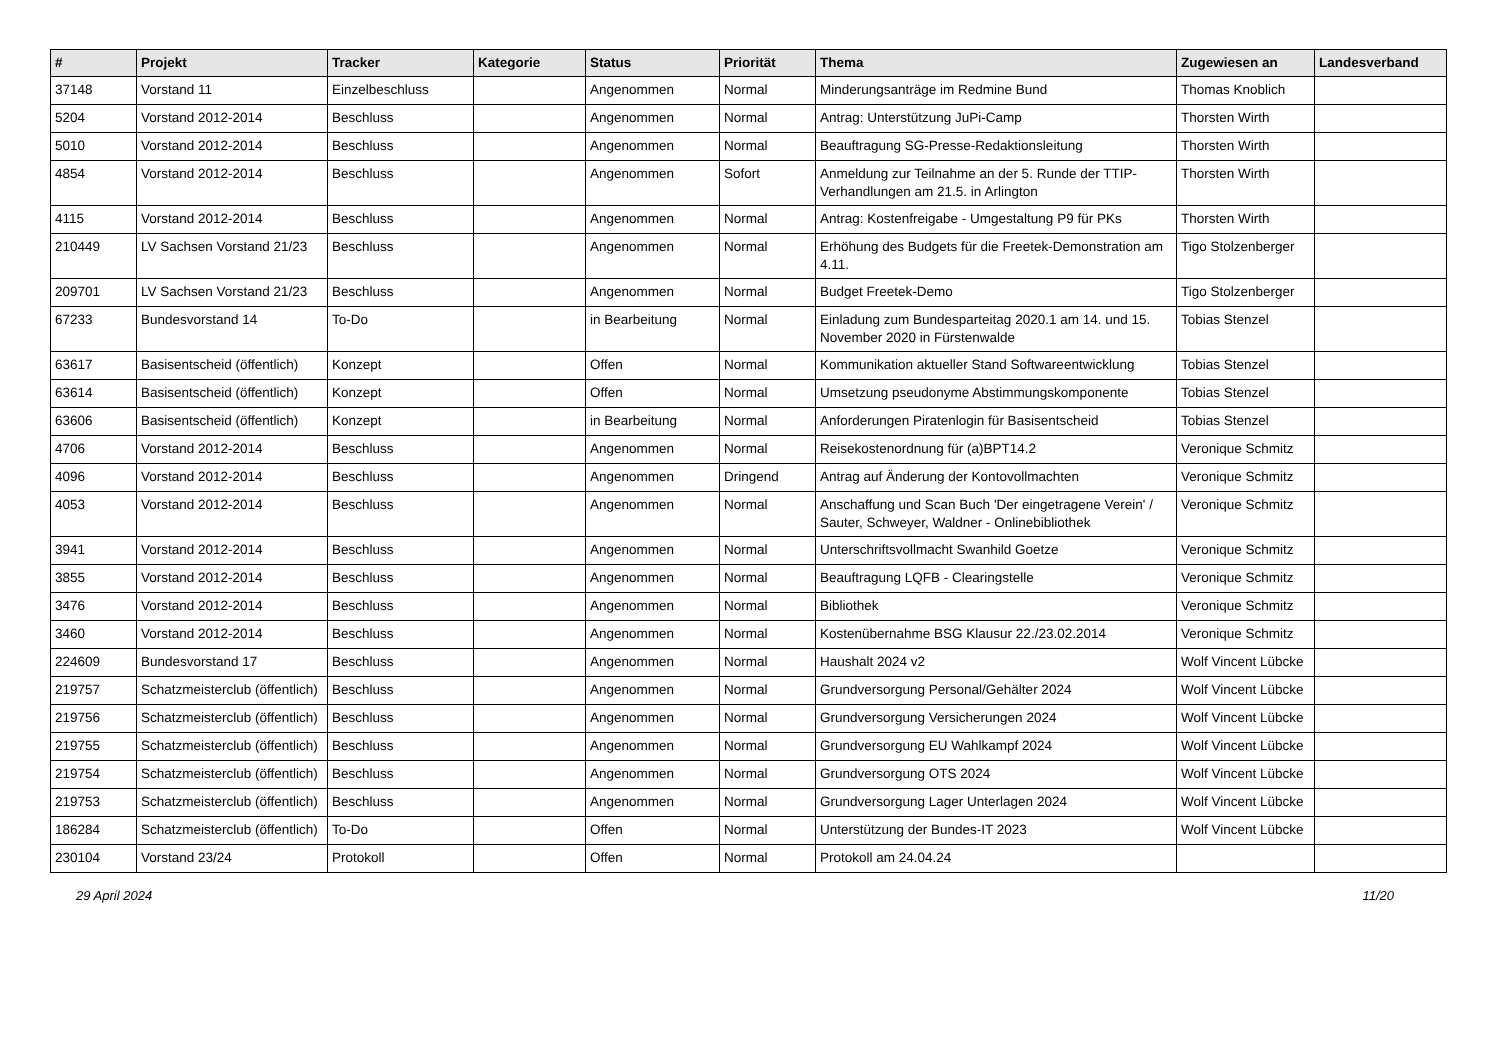| # | Projekt | Tracker | Kategorie | Status | Priorität | Thema | Zugewiesen an | Landesverband |
| --- | --- | --- | --- | --- | --- | --- | --- | --- |
| 37148 | Vorstand 11 | Einzelbeschluss | | Angenommen | Normal | Minderungsanträge im Redmine Bund | Thomas Knoblich | |
| 5204 | Vorstand 2012-2014 | Beschluss | | Angenommen | Normal | Antrag: Unterstützung JuPi-Camp | Thorsten Wirth | |
| 5010 | Vorstand 2012-2014 | Beschluss | | Angenommen | Normal | Beauftragung SG-Presse-Redaktionsleitung | Thorsten Wirth | |
| 4854 | Vorstand 2012-2014 | Beschluss | | Angenommen | Sofort | Anmeldung zur Teilnahme an der 5. Runde der TTIP-Verhandlungen am 21.5. in Arlington | Thorsten Wirth | |
| 4115 | Vorstand 2012-2014 | Beschluss | | Angenommen | Normal | Antrag: Kostenfreigabe - Umgestaltung P9 für PKs | Thorsten Wirth | |
| 210449 | LV Sachsen Vorstand 21/23 | Beschluss | | Angenommen | Normal | Erhöhung des Budgets für die Freetek-Demonstration am 4.11. | Tigo Stolzenberger | |
| 209701 | LV Sachsen Vorstand 21/23 | Beschluss | | Angenommen | Normal | Budget Freetek-Demo | Tigo Stolzenberger | |
| 67233 | Bundesvorstand 14 | To-Do | | in Bearbeitung | Normal | Einladung zum Bundesparteitag 2020.1 am 14. und 15. November 2020 in Fürstenwalde | Tobias Stenzel | |
| 63617 | Basisentscheid (öffentlich) | Konzept | | Offen | Normal | Kommunikation aktueller Stand Softwareentwicklung | Tobias Stenzel | |
| 63614 | Basisentscheid (öffentlich) | Konzept | | Offen | Normal | Umsetzung pseudonyme Abstimmungskomponente | Tobias Stenzel | |
| 63606 | Basisentscheid (öffentlich) | Konzept | | in Bearbeitung | Normal | Anforderungen Piratenlogin für Basisentscheid | Tobias Stenzel | |
| 4706 | Vorstand 2012-2014 | Beschluss | | Angenommen | Normal | Reisekostenordnung für (a)BPT14.2 | Veronique Schmitz | |
| 4096 | Vorstand 2012-2014 | Beschluss | | Angenommen | Dringend | Antrag auf Änderung der Kontovollmachten | Veronique Schmitz | |
| 4053 | Vorstand 2012-2014 | Beschluss | | Angenommen | Normal | Anschaffung und Scan Buch 'Der eingetragene Verein' / Sauter, Schweyer, Waldner - Onlinebibliothek | Veronique Schmitz | |
| 3941 | Vorstand 2012-2014 | Beschluss | | Angenommen | Normal | Unterschriftsvollmacht Swanhild Goetze | Veronique Schmitz | |
| 3855 | Vorstand 2012-2014 | Beschluss | | Angenommen | Normal | Beauftragung LQFB - Clearingstelle | Veronique Schmitz | |
| 3476 | Vorstand 2012-2014 | Beschluss | | Angenommen | Normal | Bibliothek | Veronique Schmitz | |
| 3460 | Vorstand 2012-2014 | Beschluss | | Angenommen | Normal | Kostenübernahme BSG Klausur 22./23.02.2014 | Veronique Schmitz | |
| 224609 | Bundesvorstand 17 | Beschluss | | Angenommen | Normal | Haushalt 2024 v2 | Wolf Vincent Lübcke | |
| 219757 | Schatzmeisterclub (öffentlich) | Beschluss | | Angenommen | Normal | Grundversorgung Personal/Gehälter 2024 | Wolf Vincent Lübcke | |
| 219756 | Schatzmeisterclub (öffentlich) | Beschluss | | Angenommen | Normal | Grundversorgung Versicherungen 2024 | Wolf Vincent Lübcke | |
| 219755 | Schatzmeisterclub (öffentlich) | Beschluss | | Angenommen | Normal | Grundversorgung EU Wahlkampf 2024 | Wolf Vincent Lübcke | |
| 219754 | Schatzmeisterclub (öffentlich) | Beschluss | | Angenommen | Normal | Grundversorgung OTS 2024 | Wolf Vincent Lübcke | |
| 219753 | Schatzmeisterclub (öffentlich) | Beschluss | | Angenommen | Normal | Grundversorgung Lager Unterlagen 2024 | Wolf Vincent Lübcke | |
| 186284 | Schatzmeisterclub (öffentlich) | To-Do | | Offen | Normal | Unterstützung der Bundes-IT 2023 | Wolf Vincent Lübcke | |
| 230104 | Vorstand 23/24 | Protokoll | | Offen | Normal | Protokoll am 24.04.24 | | |
29 April 2024 11/20